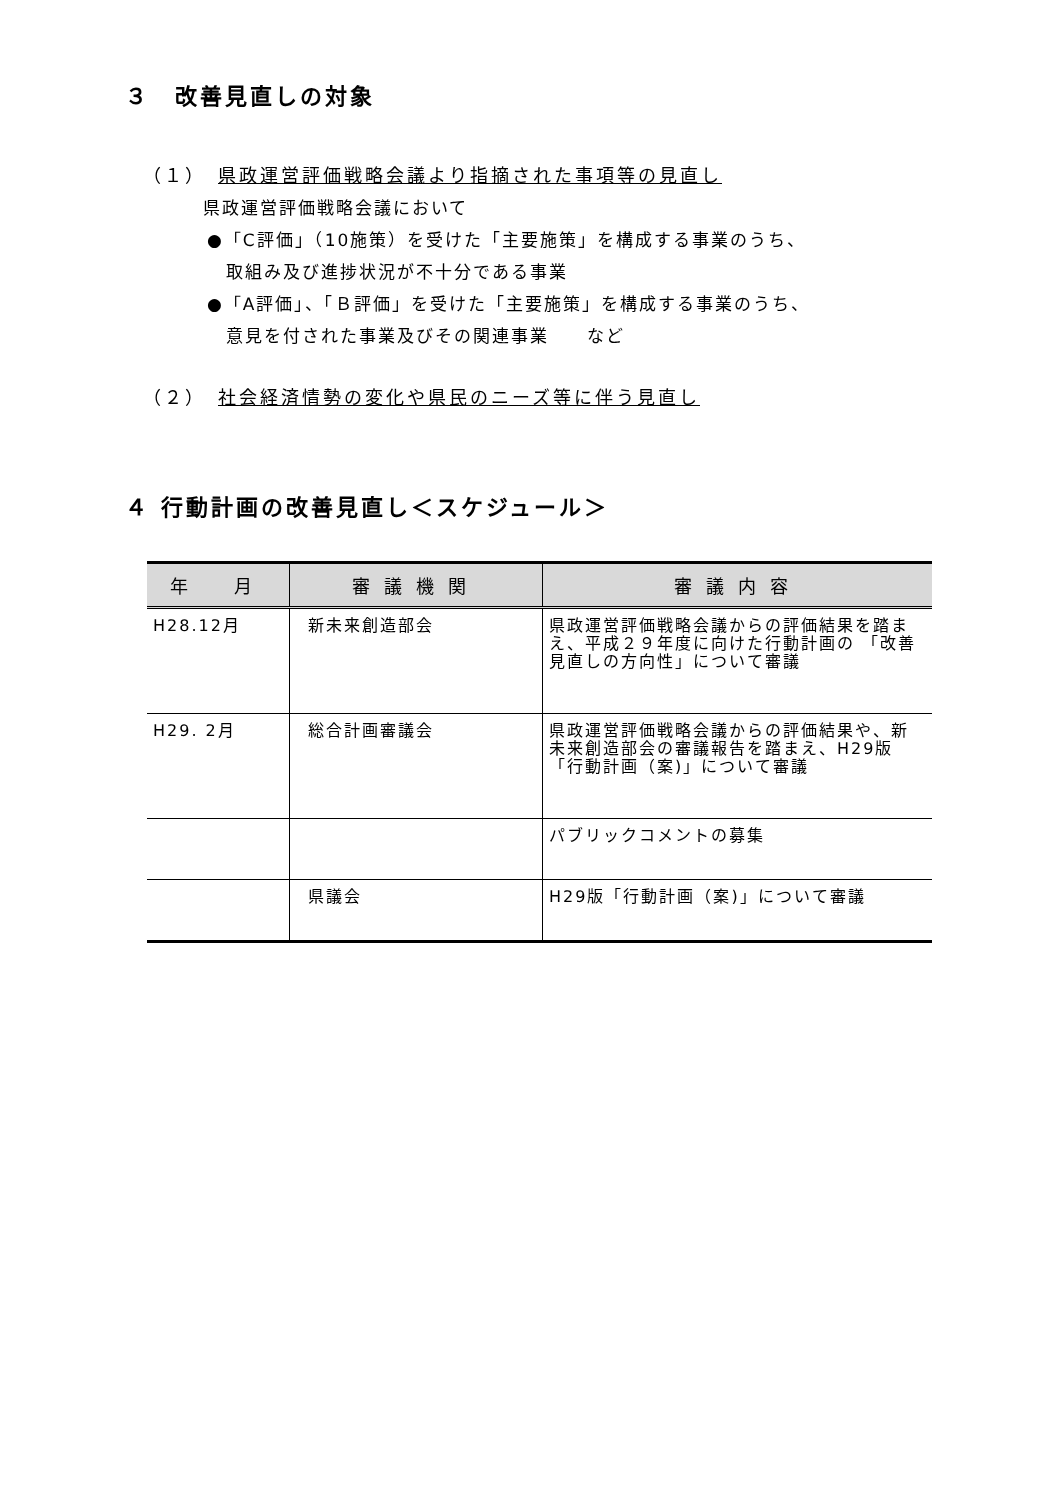３　改善見直しの対象
（１）　県政運営評価戦略会議より指摘された事項等の見直し
県政運営評価戦略会議において
●「C評価」（10施策）を受けた「主要施策」を構成する事業のうち、
　取組み及び進捗状況が不十分である事業
●「A評価」、「Ｂ評価」を受けた「主要施策」を構成する事業のうち、
　意見を付された事業及びその関連事業　　など
（２）　社会経済情勢の変化や県民のニーズ等に伴う見直し
４ 行動計画の改善見直し＜スケジュール＞
| 年 月 | 審議機関 | 審議内容 |
| --- | --- | --- |
| H28.12月 | 新未来創造部会 | 県政運営評価戦略会議からの評価結果を踏まえ、平成２９年度に向けた行動計画の 「改善見直しの方向性」について審議 |
| H29. 2月 | 総合計画審議会 | 県政運営評価戦略会議からの評価結果や、新未来創造部会の審議報告を踏まえ、H29版「行動計画（案)」について審議 |
| | | パブリックコメントの募集 |
| | 県議会 | H29版「行動計画（案)」について審議 |